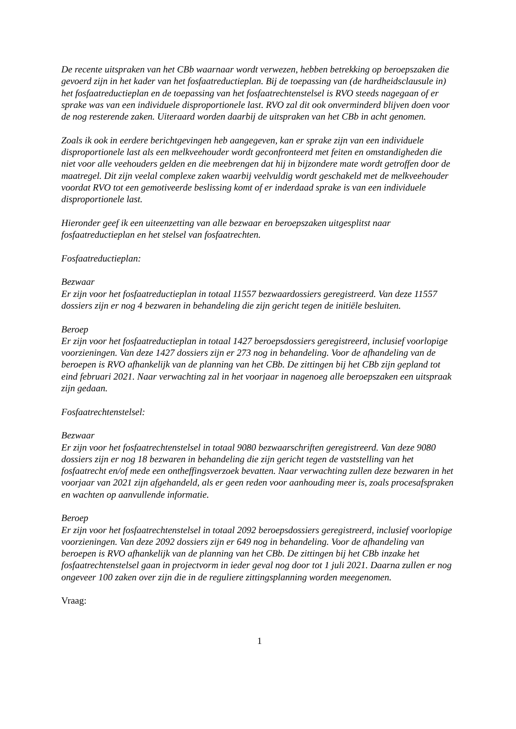De recente uitspraken van het CBb waarnaar wordt verwezen, hebben betrekking op beroepszaken die gevoerd zijn in het kader van het fosfaatreductieplan. Bij de toepassing van (de hardheidsclausule in) het fosfaatreductieplan en de toepassing van het fosfaatrechtenstelsel is RVO steeds nagegaan of er sprake was van een individuele disproportionele last. RVO zal dit ook onverminderd blijven doen voor de nog resterende zaken. Uiteraard worden daarbij de uitspraken van het CBb in acht genomen.
Zoals ik ook in eerdere berichtgevingen heb aangegeven, kan er sprake zijn van een individuele disproportionele last als een melkveehouder wordt geconfronteerd met feiten en omstandigheden die niet voor alle veehouders gelden en die meebrengen dat hij in bijzondere mate wordt getroffen door de maatregel. Dit zijn veelal complexe zaken waarbij veelvuldig wordt geschakeld met de melkveehouder voordat RVO tot een gemotiveerde beslissing komt of er inderdaad sprake is van een individuele disproportionele last.
Hieronder geef ik een uiteenzetting van alle bezwaar en beroepszaken uitgesplitst naar fosfaatreductieplan en het stelsel van fosfaatrechten.
Fosfaatreductieplan:
Bezwaar
Er zijn voor het fosfaatreductieplan in totaal 11557 bezwaardossiers geregistreerd. Van deze 11557 dossiers zijn er nog 4 bezwaren in behandeling die zijn gericht tegen de initiële besluiten.
Beroep
Er zijn voor het fosfaatreductieplan in totaal 1427 beroepsdossiers geregistreerd, inclusief voorlopige voorzieningen. Van deze 1427 dossiers zijn er 273 nog in behandeling. Voor de afhandeling van de beroepen is RVO afhankelijk van de planning van het CBb. De zittingen bij het CBb zijn gepland tot eind februari 2021. Naar verwachting zal in het voorjaar in nagenoeg alle beroepszaken een uitspraak zijn gedaan.
Fosfaatrechtenstelsel:
Bezwaar
Er zijn voor het fosfaatrechtenstelsel in totaal 9080 bezwaarschriften geregistreerd. Van deze 9080 dossiers zijn er nog 18 bezwaren in behandeling die zijn gericht tegen de vaststelling van het fosfaatrecht en/of mede een ontheffingsverzoek bevatten. Naar verwachting zullen deze bezwaren in het voorjaar van 2021 zijn afgehandeld, als er geen reden voor aanhouding meer is, zoals procesafspraken en wachten op aanvullende informatie.
Beroep
Er zijn voor het fosfaatrechtenstelsel in totaal 2092 beroepsdossiers geregistreerd, inclusief voorlopige voorzieningen. Van deze 2092 dossiers zijn er 649 nog in behandeling. Voor de afhandeling van beroepen is RVO afhankelijk van de planning van het CBb. De zittingen bij het CBb inzake het fosfaatrechtenstelsel gaan in projectvorm in ieder geval nog door tot 1 juli 2021. Daarna zullen er nog ongeveer 100 zaken over zijn die in de reguliere zittingsplanning worden meegenomen.
Vraag:
1